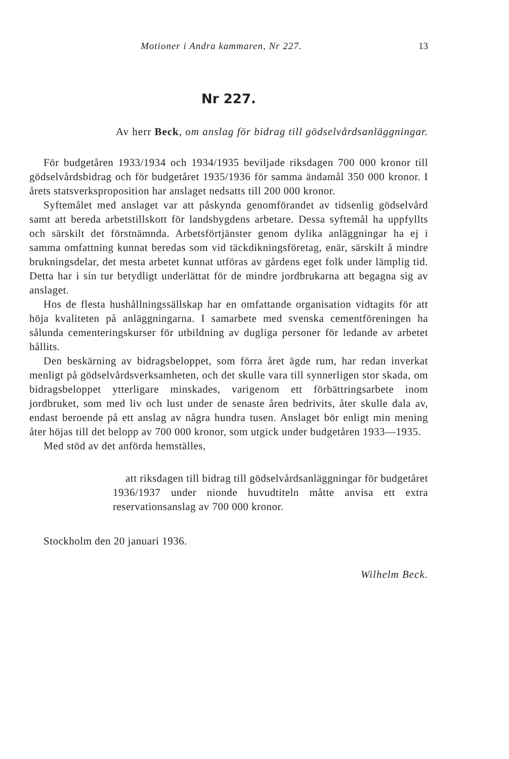Motioner i Andra kammaren, Nr 227. 13
Nr 227.
Av herr Beck, om anslag för bidrag till gödselvårdsanläggningar.
För budgetåren 1933/1934 och 1934/1935 beviljade riksdagen 700 000 kronor till gödselvårdsbidrag och för budgetåret 1935/1936 för samma ändamål 350 000 kronor. I årets statsverksproposition har anslaget nedsatts till 200 000 kronor.
Syftemålet med anslaget var att påskynda genomförandet av tidsenlig gödselvård samt att bereda arbetstillskott för landsbygdens arbetare. Dessa syftemål ha uppfyllts och särskilt det förstnämnda. Arbetsförtjänster genom dylika anläggningar ha ej i samma omfattning kunnat beredas som vid täckdikningsföretag, enär, särskilt å mindre brukningsdelar, det mesta arbetet kunnat utföras av gårdens eget folk under lämplig tid. Detta har i sin tur betydligt underlättat för de mindre jordbrukarna att begagna sig av anslaget.
Hos de flesta hushållningssällskap har en omfattande organisation vidtagits för att höja kvaliteten på anläggningarna. I samarbete med svenska cementföreningen ha sålunda cementeringskurser för utbildning av dugliga personer för ledande av arbetet hållits.
Den beskärning av bidragsbeloppet, som förra året ägde rum, har redan inverkat menligt på gödselvårdsverksamheten, och det skulle vara till synnerligen stor skada, om bidragsbeloppet ytterligare minskades, varigenom ett förbättringsarbete inom jordbruket, som med liv och lust under de senaste åren bedrivits, åter skulle dala av, endast beroende på ett anslag av några hundra tusen. Anslaget bör enligt min mening åter höjas till det belopp av 700 000 kronor, som utgick under budgetåren 1933—1935.
Med stöd av det anförda hemställes,
att riksdagen till bidrag till gödselvårdsanläggningar för budgetåret 1936/1937 under nionde huvudtiteln måtte anvisa ett extra reservationsanslag av 700 000 kronor.
Stockholm den 20 januari 1936.
Wilhelm Beck.